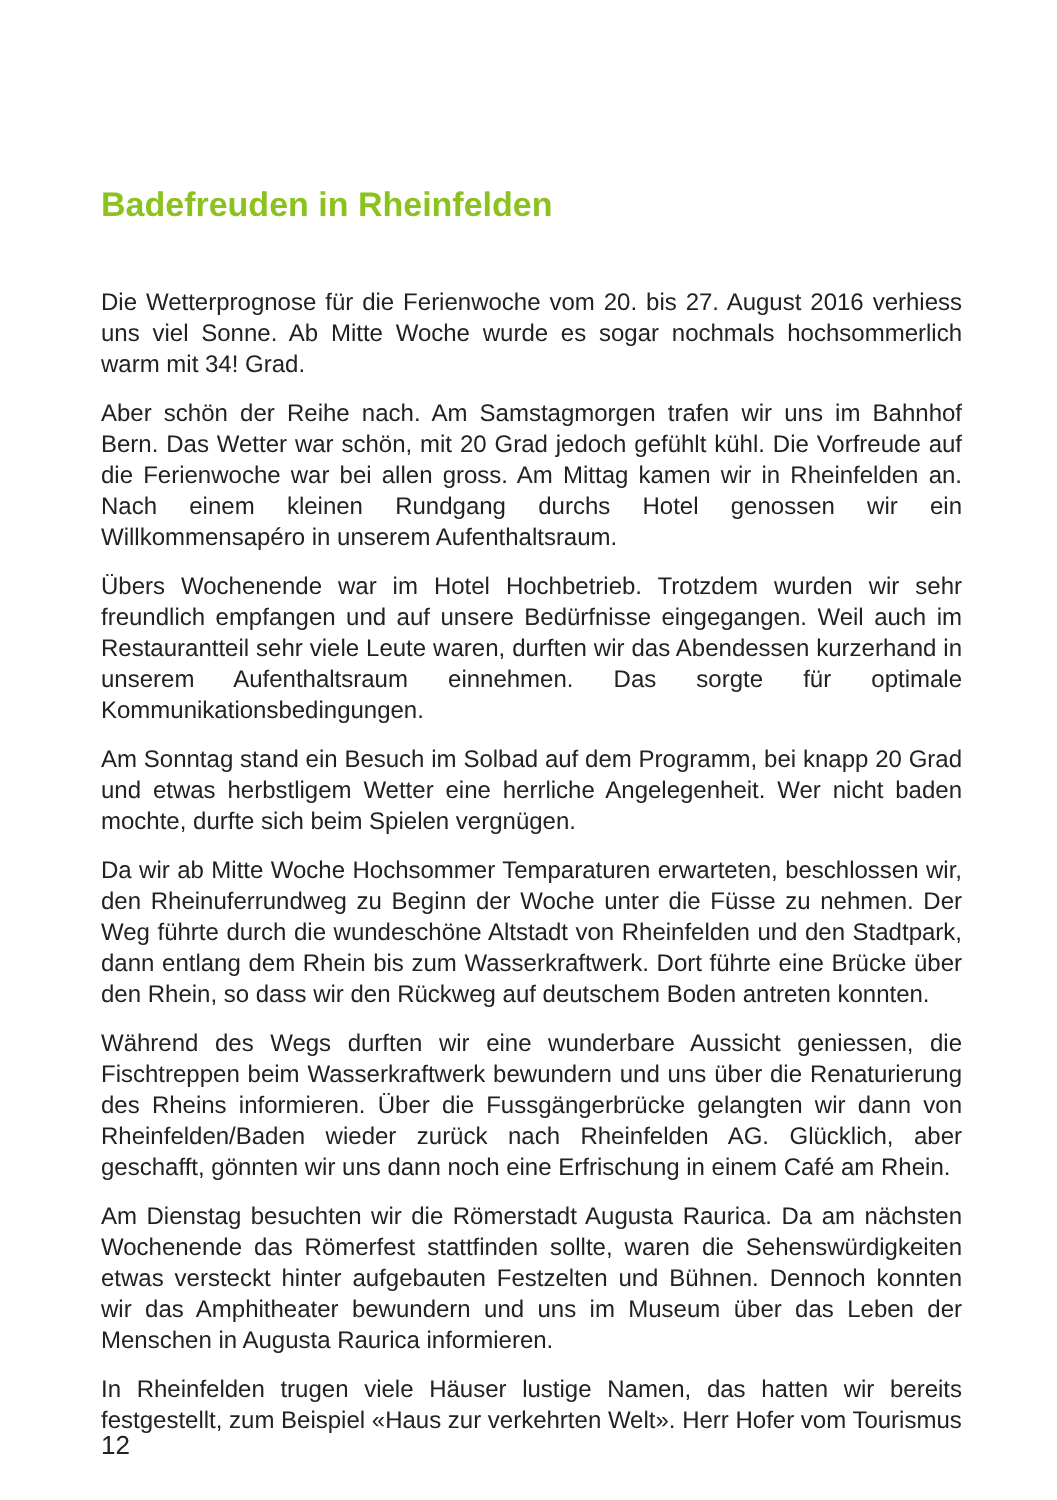Badefreuden in Rheinfelden
Die Wetterprognose für die Ferienwoche vom 20. bis 27. August 2016 verhiess uns viel Sonne. Ab Mitte Woche wurde es sogar nochmals hochsommerlich warm mit 34! Grad.
Aber schön der Reihe nach. Am Samstagmorgen trafen wir uns im Bahnhof Bern. Das Wetter war schön, mit 20 Grad jedoch gefühlt kühl. Die Vorfreude auf die Ferienwoche war bei allen gross. Am Mittag kamen wir in Rheinfelden an. Nach einem kleinen Rundgang durchs Hotel genossen wir ein Willkommensapéro in unserem Aufenthaltsraum.
Übers Wochenende war im Hotel Hochbetrieb. Trotzdem wurden wir sehr freundlich empfangen und auf unsere Bedürfnisse eingegangen. Weil auch im Restaurantteil sehr viele Leute waren, durften wir das Abendessen kurzerhand in unserem Aufenthaltsraum einnehmen. Das sorgte für optimale Kommunikationsbedingungen.
Am Sonntag stand ein Besuch im Solbad auf dem Programm, bei knapp 20 Grad und etwas herbstligem Wetter eine herrliche Angelegenheit. Wer nicht baden mochte, durfte sich beim Spielen vergnügen.
Da wir ab Mitte Woche Hochsommer Temparaturen erwarteten, beschlossen wir, den Rheinuferrundweg zu Beginn der Woche unter die Füsse zu nehmen. Der Weg führte durch die wundeschöne Altstadt von Rheinfelden und den Stadtpark, dann entlang dem Rhein bis zum Wasserkraftwerk. Dort führte eine Brücke über den Rhein, so dass wir den Rückweg auf deutschem Boden antreten konnten.
Während des Wegs durften wir eine wunderbare Aussicht geniessen, die Fischtreppen beim Wasserkraftwerk bewundern und uns über die Renaturierung des Rheins informieren. Über die Fussgängerbrücke gelangten wir dann von Rheinfelden/Baden wieder zurück nach Rheinfelden AG. Glücklich, aber geschafft, gönnten wir uns dann noch eine Erfrischung in einem Café am Rhein.
Am Dienstag besuchten wir die Römerstadt Augusta Raurica. Da am nächsten Wochenende das Römerfest stattfinden sollte, waren die Sehenswürdigkeiten etwas versteckt hinter aufgebauten Festzelten und Bühnen. Dennoch konnten wir das Amphitheater bewundern und uns im Museum über das Leben der Menschen in Augusta Raurica informieren.
In Rheinfelden trugen viele Häuser lustige Namen, das hatten wir bereits festgestellt, zum Beispiel «Haus zur verkehrten Welt». Herr Hofer vom Tourismus
12